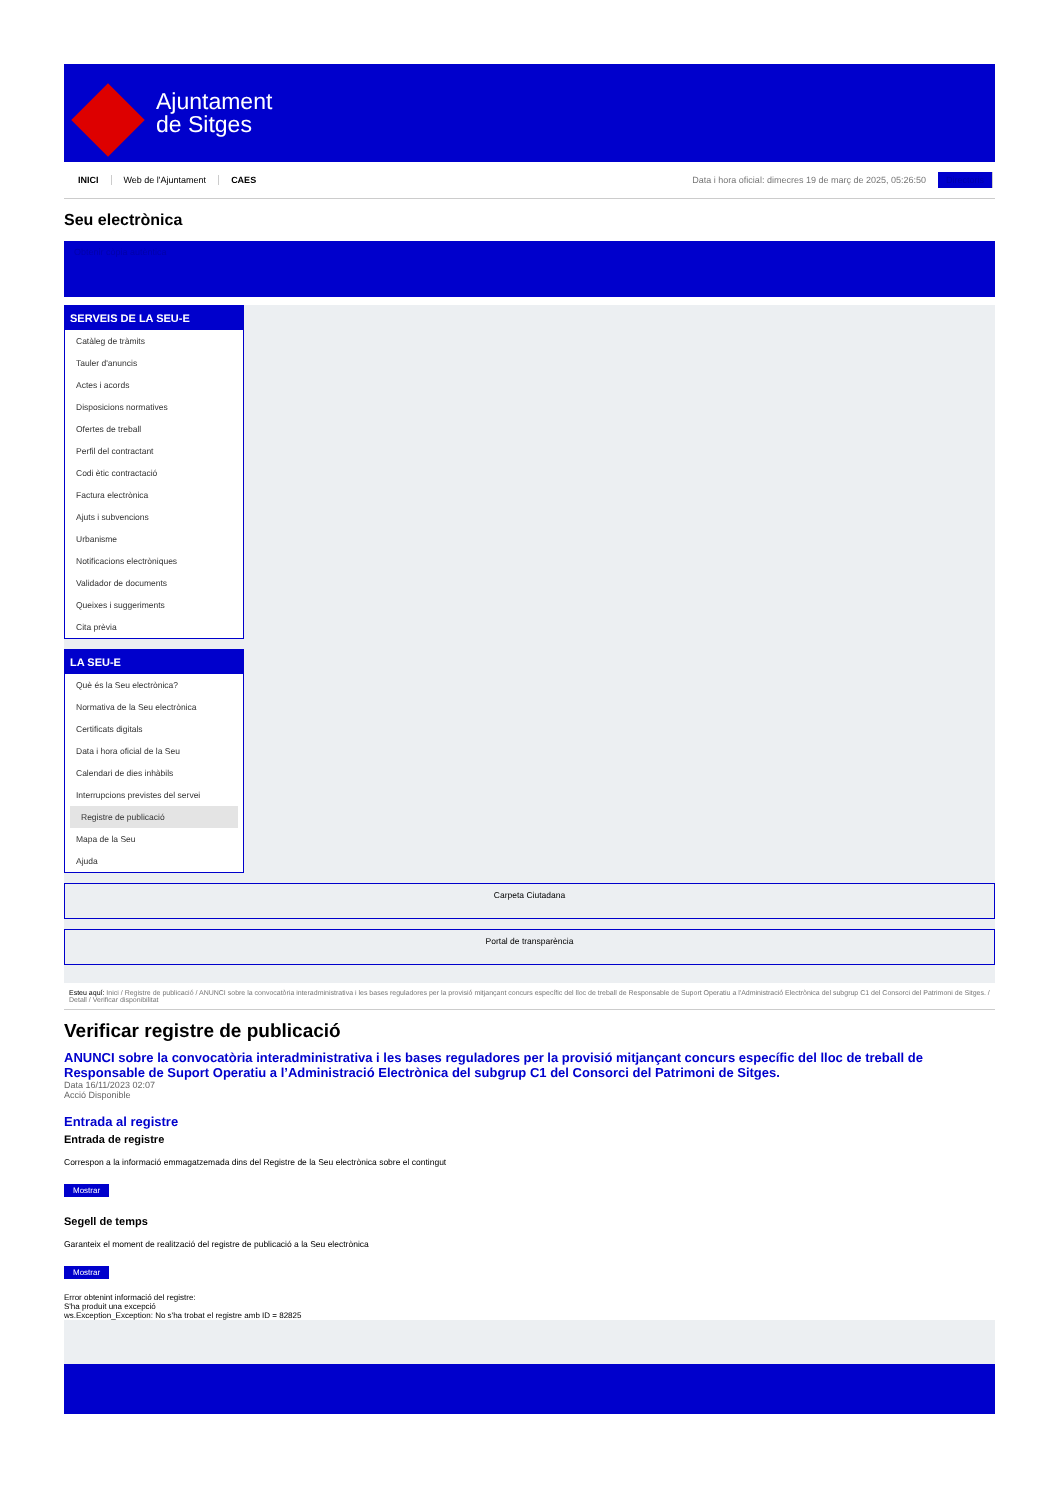Ajuntament
de Sitges
INICI Web de l'Ajuntament CAES Data i hora oficial: dimecres 19 de març de 2025, 05:26:50 Directoris
Seu electrònica
Obtenir còpia autèntica
SERVEIS DE LA SEU-E
Catàleg de tràmits
Tauler d'anuncis
Actes i acords
Disposicions normatives
Ofertes de treball
Perfil del contractant
Codi ètic contractació
Factura electrònica
Ajuts i subvencions
Urbanisme
Notificacions electròniques
Validador de documents
Queixes i suggeriments
Cita prèvia
LA SEU-E
Què és la Seu electrònica?
Normativa de la Seu electrònica
Certificats digitals
Data i hora oficial de la Seu
Calendari de dies inhàbils
Interrupcions previstes del servei
Registre de publicació
Mapa de la Seu
Ajuda
Carpeta Ciutadana
Portal de transparència
Esteu aquí: Inici / Registre de publicació / ANUNCI sobre la convocatòria interadministrativa i les bases reguladores per la provisió mitjançant concurs específic del lloc de treball de Responsable de Suport Operatiu a l'Administració Electrònica del subgrup C1 del Consorci del Patrimoni de Sitges. / Detall / Verificar disponibilitat
Verificar registre de publicació
ANUNCI sobre la convocatòria interadministrativa i les bases reguladores per la provisió mitjançant concurs específic del lloc de treball de Responsable de Suport Operatiu a l’Administració Electrònica del subgrup C1 del Consorci del Patrimoni de Sitges.
Data 16/11/2023 02:07
Acció Disponible
Entrada al registre
Entrada de registre
Correspon a la informació emmagatzemada dins del Registre de la Seu electrònica sobre el contingut
Mostrar
Segell de temps
Garanteix el moment de realització del registre de publicació a la Seu electrònica
Mostrar
Error obtenint informació del registre:
S'ha produit una excepció
ws.Exception_Exception: No s'ha trobat el registre amb ID = 82825